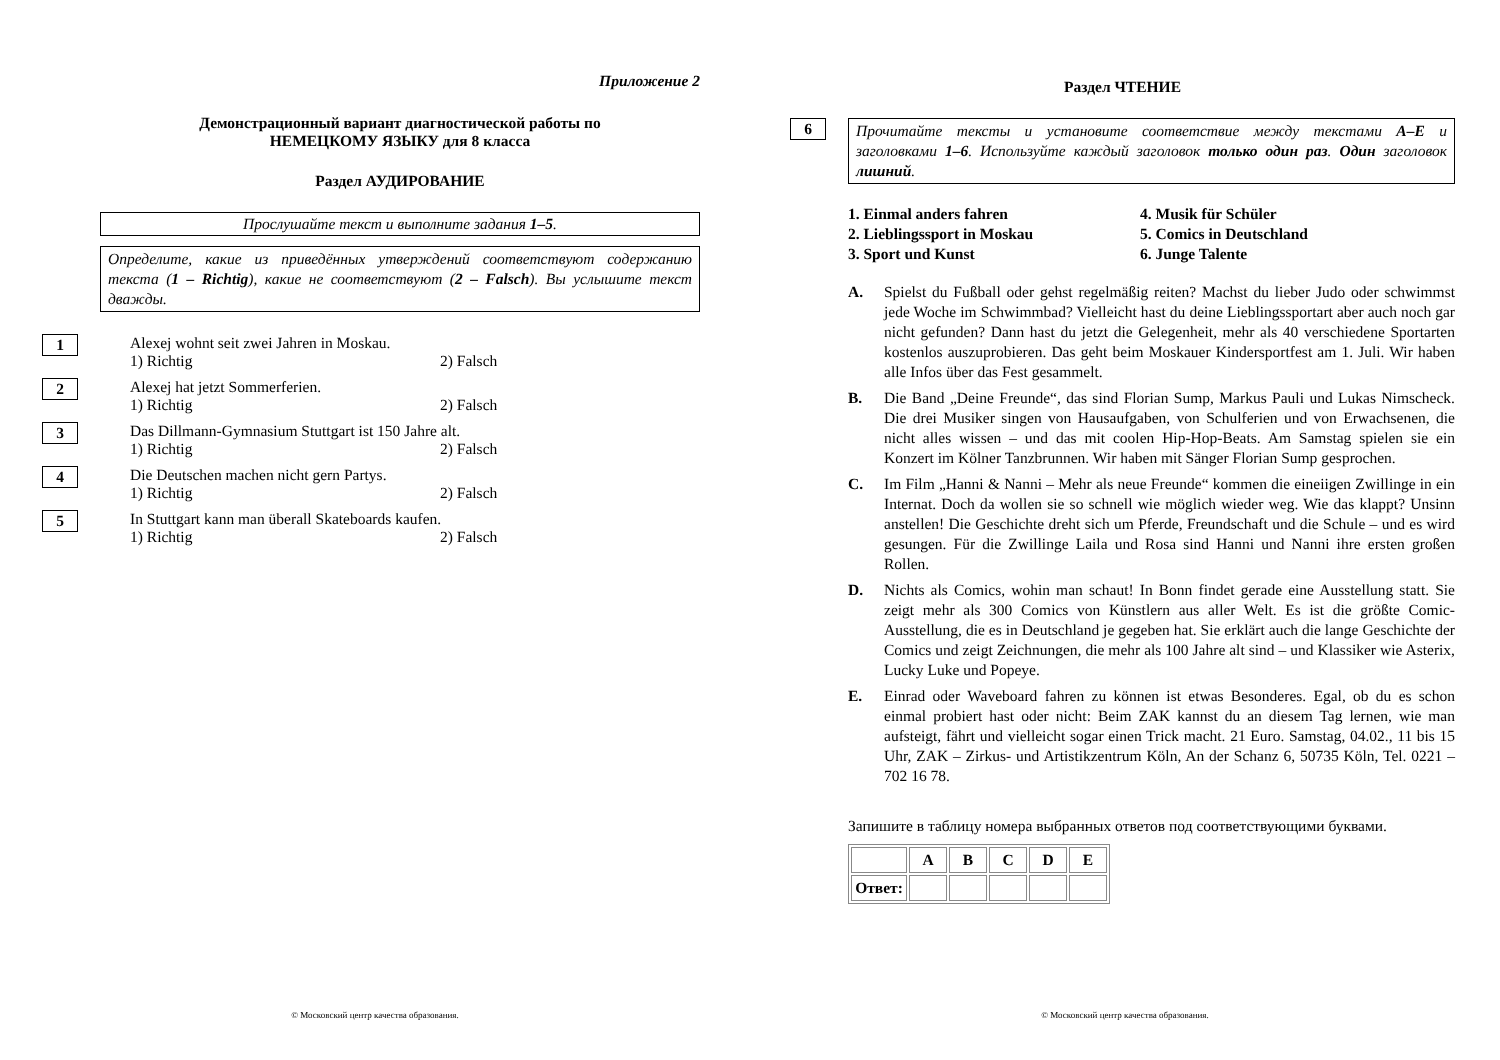Приложение 2
Демонстрационный вариант диагностической работы по
НЕМЕЦКОМУ ЯЗЫКУ для 8 класса
Раздел АУДИРОВАНИЕ
Прослушайте текст и выполните задания 1–5.
Определите, какие из приведённых утверждений соответствуют содержанию текста (1 – Richtig), какие не соответствуют (2 – Falsch). Вы услышите текст дважды.
1
Alexej wohnt seit zwei Jahren in Moskau.
1) Richtig 2) Falsch
2
Alexej hat jetzt Sommerferien.
1) Richtig 2) Falsch
3
Das Dillmann-Gymnasium Stuttgart ist 150 Jahre alt.
1) Richtig 2) Falsch
4
Die Deutschen machen nicht gern Partys.
1) Richtig 2) Falsch
5
In Stuttgart kann man überall Skateboards kaufen.
1) Richtig 2) Falsch
© Московский центр качества образования.
Раздел ЧТЕНИЕ
6
Прочитайте тексты и установите соответствие между текстами A–E и заголовками 1–6. Используйте каждый заголовок только один раз. Один заголовок лишний.
1. Einmal anders fahren
2. Lieblingssport in Moskau
3. Sport und Kunst
4. Musik für Schüler
5. Comics in Deutschland
6. Junge Talente
A. Spielst du Fußball oder gehst regelmäßig reiten? Machst du lieber Judo oder schwimmst jede Woche im Schwimmbad? Vielleicht hast du deine Lieblingssportart aber auch noch gar nicht gefunden? Dann hast du jetzt die Gelegenheit, mehr als 40 verschiedene Sportarten kostenlos auszuprobieren. Das geht beim Moskauer Kindersportfest am 1. Juli. Wir haben alle Infos über das Fest gesammelt.
B. Die Band „Deine Freunde“, das sind Florian Sump, Markus Pauli und Lukas Nimscheck. Die drei Musiker singen von Hausaufgaben, von Schulferien und von Erwachsenen, die nicht alles wissen – und das mit coolen Hip-Hop-Beats. Am Samstag spielen sie ein Konzert im Kölner Tanzbrunnen. Wir haben mit Sänger Florian Sump gesprochen.
C. Im Film „Hanni & Nanni – Mehr als neue Freunde“ kommen die eineiigen Zwillinge in ein Internat. Doch da wollen sie so schnell wie möglich wieder weg. Wie das klappt? Unsinn anstellen! Die Geschichte dreht sich um Pferde, Freundschaft und die Schule – und es wird gesungen. Für die Zwillinge Laila und Rosa sind Hanni und Nanni ihre ersten großen Rollen.
D. Nichts als Comics, wohin man schaut! In Bonn findet gerade eine Ausstellung statt. Sie zeigt mehr als 300 Comics von Künstlern aus aller Welt. Es ist die größte Comic-Ausstellung, die es in Deutschland je gegeben hat. Sie erklärt auch die lange Geschichte der Comics und zeigt Zeichnungen, die mehr als 100 Jahre alt sind – und Klassiker wie Asterix, Lucky Luke und Popeye.
E. Einrad oder Waveboard fahren zu können ist etwas Besonderes. Egal, ob du es schon einmal probiert hast oder nicht: Beim ZAK kannst du an diesem Tag lernen, wie man aufsteigt, fährt und vielleicht sogar einen Trick macht. 21 Euro. Samstag, 04.02., 11 bis 15 Uhr, ZAK – Zirkus- und Artistikzentrum Köln, An der Schanz 6, 50735 Köln, Tel. 0221 – 702 16 78.
Запишите в таблицу номера выбранных ответов под соответствующими буквами.
| | A | B | C | D | E |
| Ответ: | | | | | |
© Московский центр качества образования.